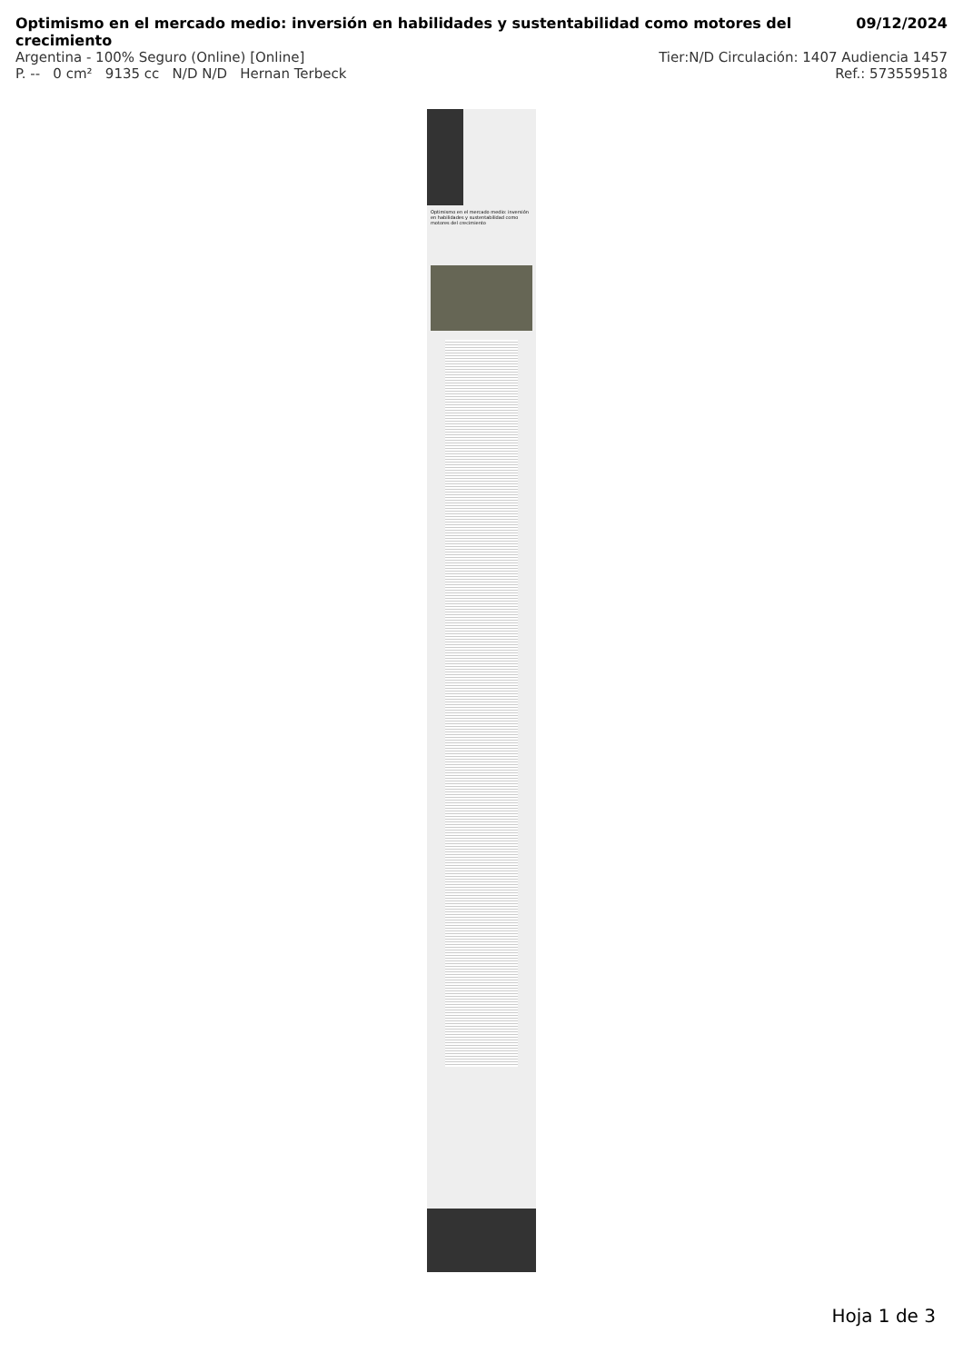Optimismo en el mercado medio: inversión en habilidades y sustentabilidad como motores del crecimiento 09/12/2024
Argentina - 100% Seguro (Online) [Online] Tier:N/D Circulación: 1407 Audiencia 1457
P. -- 0 cm² 9135 cc N/D N/D Hernan Terbeck Ref.: 573559518
Optimismo en el mercado medio: inversión en habilidades y sustentabilidad como motores del crecimiento
Hoja 1 de 3